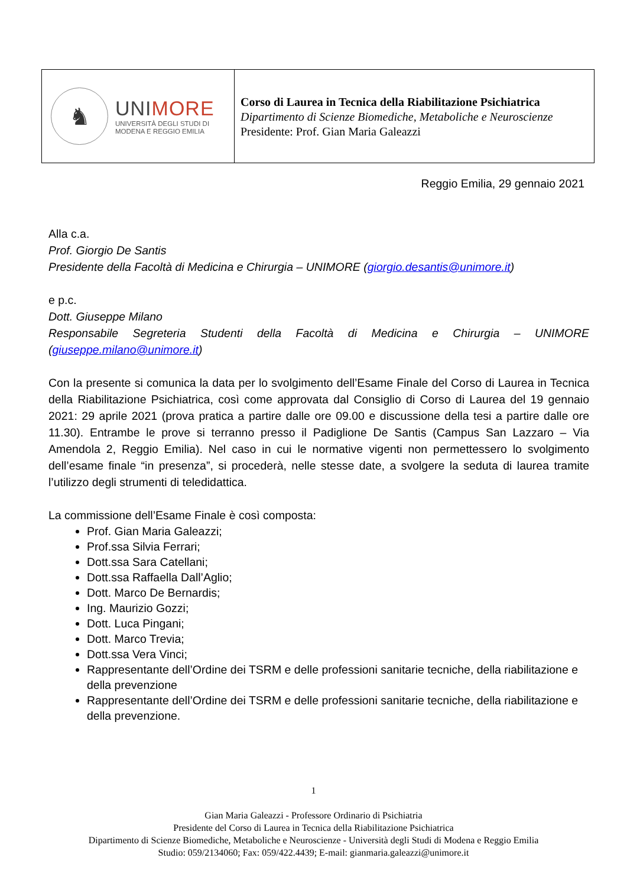♞
UNIMORE
UNIVERSITÀ DEGLI STUDI DI
MODENA E REGGIO EMILIA
Corso di Laurea in Tecnica della Riabilitazione Psichiatrica
Dipartimento di Scienze Biomediche, Metaboliche e Neuroscienze
Presidente: Prof. Gian Maria Galeazzi
Reggio Emilia, 29 gennaio 2021
Alla c.a.
Prof. Giorgio De Santis
Presidente della Facoltà di Medicina e Chirurgia – UNIMORE (giorgio.desantis@unimore.it)
e p.c.
Dott. Giuseppe Milano
Responsabile Segreteria Studenti della Facoltà di Medicina e Chirurgia – UNIMORE (giuseppe.milano@unimore.it)
Con la presente si comunica la data per lo svolgimento dell’Esame Finale del Corso di Laurea in Tecnica della Riabilitazione Psichiatrica, così come approvata dal Consiglio di Corso di Laurea del 19 gennaio 2021: 29 aprile 2021 (prova pratica a partire dalle ore 09.00 e discussione della tesi a partire dalle ore 11.30). Entrambe le prove si terranno presso il Padiglione De Santis (Campus San Lazzaro – Via Amendola 2, Reggio Emilia). Nel caso in cui le normative vigenti non permettessero lo svolgimento dell’esame finale “in presenza”, si procederà, nelle stesse date, a svolgere la seduta di laurea tramite l’utilizzo degli strumenti di teledidattica.
La commissione dell’Esame Finale è così composta:
Prof. Gian Maria Galeazzi;
Prof.ssa Silvia Ferrari;
Dott.ssa Sara Catellani;
Dott.ssa Raffaella Dall’Aglio;
Dott. Marco De Bernardis;
Ing. Maurizio Gozzi;
Dott. Luca Pingani;
Dott. Marco Trevia;
Dott.ssa Vera Vinci;
Rappresentante dell’Ordine dei TSRM e delle professioni sanitarie tecniche, della riabilitazione e della prevenzione
Rappresentante dell’Ordine dei TSRM e delle professioni sanitarie tecniche, della riabilitazione e della prevenzione.
1
Gian Maria Galeazzi - Professore Ordinario di Psichiatria
Presidente del Corso di Laurea in Tecnica della Riabilitazione Psichiatrica
Dipartimento di Scienze Biomediche, Metaboliche e Neuroscienze - Università degli Studi di Modena e Reggio Emilia
Studio: 059/2134060; Fax: 059/422.4439; E-mail: gianmaria.galeazzi@unimore.it